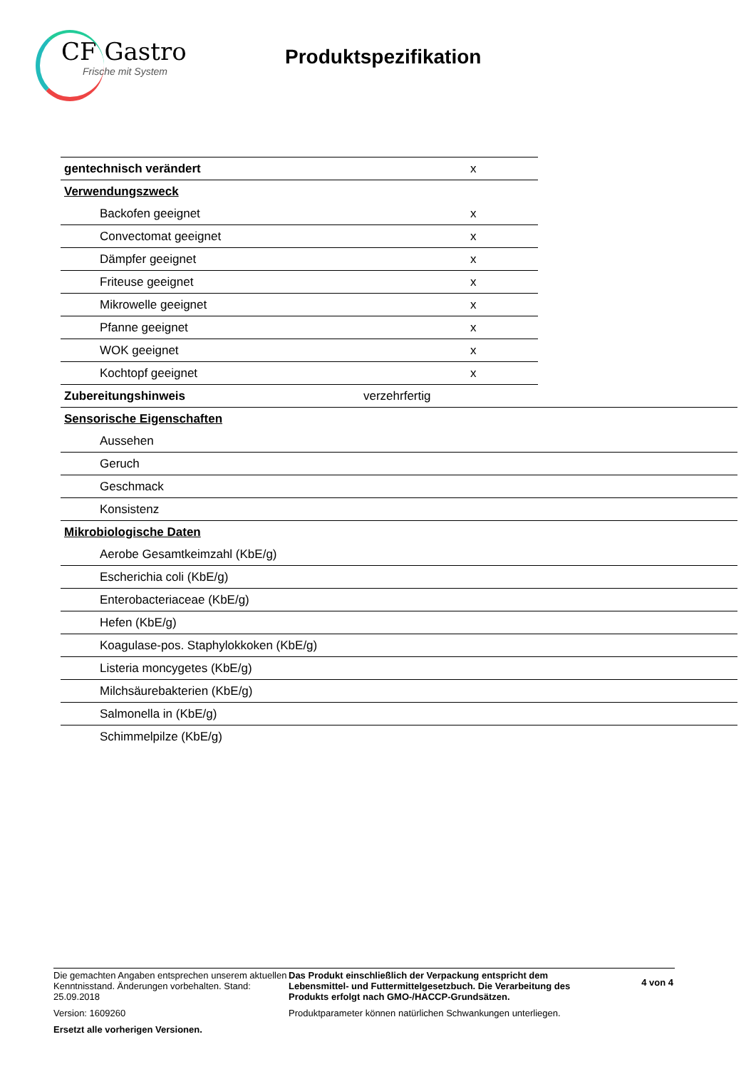CF Gastro
Frische mit System
Produktspezifikation
| gentechnisch verändert | | x | |
| Verwendungszweck | | | |
| Backofen geeignet | | x | |
| Convectomat geeignet | | x | |
| Dämpfer geeignet | | x | |
| Friteuse geeignet | | x | |
| Mikrowelle geeignet | | x | |
| Pfanne geeignet | | x | |
| WOK geeignet | | x | |
| Kochtopf geeignet | | x | |
| Zubereitungshinweis | verzehrfertig | | |
| Sensorische Eigenschaften | | | |
| Aussehen | | | |
| Geruch | | | |
| Geschmack | | | |
| Konsistenz | | | |
| Mikrobiologische Daten | | | |
| Aerobe Gesamtkeimzahl (KbE/g) | | | |
| Escherichia coli (KbE/g) | | | |
| Enterobacteriaceae (KbE/g) | | | |
| Hefen (KbE/g) | | | |
| Koagulase-pos. Staphylokkoken (KbE/g) | | | |
| Listeria moncygetes (KbE/g) | | | |
| Milchsäurebakterien (KbE/g) | | | |
| Salmonella in (KbE/g) | | | |
| Schimmelpilze (KbE/g) | | | |
Die gemachten Angaben entsprechen unserem aktuellen Kenntnisstand. Änderungen vorbehalten. Stand: 25.09.2018
Version: 1609260
Ersetzt alle vorherigen Versionen.
Das Produkt einschließlich der Verpackung entspricht dem Lebensmittel- und Futtermittelgesetzbuch. Die Verarbeitung des Produkts erfolgt nach GMO-/HACCP-Grundsätzen.
Produktparameter können natürlichen Schwankungen unterliegen.
4 von 4